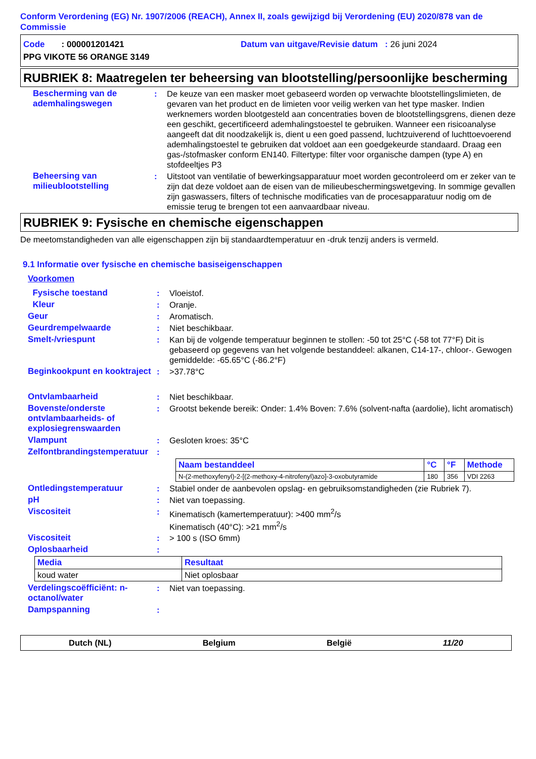Conform Verordening (EG) Nr. 1907/2006 (REACH), Annex II, zoals gewijzigd bij Verordening (EU) 2020/878 van de Commissie
Code : 000001201421 Datum van uitgave/Revisie datum : 26 juni 2024
PPG VIKOTE 56 ORANGE 3149
RUBRIEK 8: Maatregelen ter beheersing van blootstelling/persoonlijke bescherming
Bescherming van de ademhalingswegen
: De keuze van een masker moet gebaseerd worden op verwachte blootstellingslimieten, de gevaren van het product en de limieten voor veilig werken van het type masker. Indien werknemers worden blootgesteld aan concentraties boven de blootstellingsgrens, dienen deze een geschikt, gecertificeerd ademhalingstoestel te gebruiken. Wanneer een risicoanalyse aangeeft dat dit noodzakelijk is, dient u een goed passend, luchtzuiverend of luchttoevoerend ademhalingstoestel te gebruiken dat voldoet aan een goedgekeurde standaard. Draag een gas-/stofmasker conform EN140. Filtertype: filter voor organische dampen (type A) en stofdeeltjes P3
Beheersing van milieublootstelling
: Uitstoot van ventilatie of bewerkingsapparatuur moet worden gecontroleerd om er zeker van te zijn dat deze voldoet aan de eisen van de milieubeschermingswetgeving. In sommige gevallen zijn gaswassers, filters of technische modificaties van de procesapparatuur nodig om de emissie terug te brengen tot een aanvaardbaar niveau.
RUBRIEK 9: Fysische en chemische eigenschappen
De meetomstandigheden van alle eigenschappen zijn bij standaardtemperatuur en -druk tenzij anders is vermeld.
9.1 Informatie over fysische en chemische basiseigenschappen
Voorkomen
Fysische toestand : Vloeistof.
Kleur : Oranje.
Geur : Aromatisch.
Geurdrempelwaarde : Niet beschikbaar.
Smelt-/vriespunt : Kan bij de volgende temperatuur beginnen te stollen: -50 tot 25°C (-58 tot 77°F) Dit is gebaseerd op gegevens van het volgende bestanddeel: alkanen, C14-17-, chloor-. Gewogen gemiddelde: -65.65°C (-86.2°F)
Beginkookpunt en kooktraject
: >37.78°C
Ontvlambaarheid : Niet beschikbaar.
Bovenste/onderste ontvlambaarheids- of explosiegrenswaarden
: Grootst bekende bereik: Onder: 1.4% Boven: 7.6% (solvent-nafta (aardolie), licht aromatisch)
Vlampunt : Gesloten kroes: 35°C
Zelfontbrandingstemperatuur
:
| Naam bestanddeel | °C | °F | Methode |
| --- | --- | --- | --- |
| N-(2-methoxyfenyl)-2-[(2-methoxy-4-nitrofenyl)azo]-3-oxobutyramide | 180 | 356 | VDI 2263 |
Ontledingstemperatuur : Stabiel onder de aanbevolen opslag- en gebruiksomstandigheden (zie Rubriek 7).
pH : Niet van toepassing.
Viscositeit : Kinematisch (kamertemperatuur): >400 mm<sup>2</sup>/s
Kinematisch (40°C): >21 mm<sup>2</sup>/s
Viscositeit : > 100 s (ISO 6mm)
Oplosbaarheid :
| Media | Resultaat |
| --- | --- |
| koud water | Niet oplosbaar |
Verdelingscoëfficiënt: n-octanol/water
: Niet van toepassing.
Dampspanning :
Dutch (NL) Belgium België 11/20